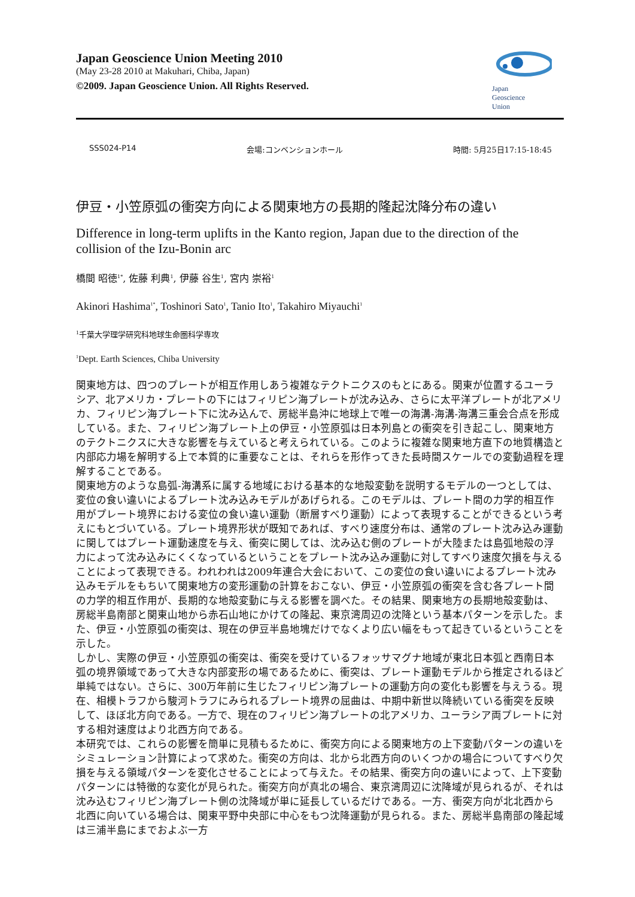Japan Geoscience Union Meeting 2010
(May 23-28 2010 at Makuhari, Chiba, Japan)
©2009. Japan Geoscience Union. All Rights Reserved.
Japan
Geoscience
Union
SSS024-P14 会場:コンベンションホール 時間: 5月25日17:15-18:45
伊豆・小笠原弧の衝突方向による関東地方の長期的隆起沈降分布の違い
Difference in long-term uplifts in the Kanto region, Japan due to the direction of the collision of the Izu-Bonin arc
橋間 昭徳<sup>1*</sup>, 佐藤 利典<sup>1</sup>, 伊藤 谷生<sup>1</sup>, 宮内 崇裕<sup>1</sup>
Akinori Hashima<sup>1*</sup>, Toshinori Sato<sup>1</sup>, Tanio Ito<sup>1</sup>, Takahiro Miyauchi<sup>1</sup>
<sup>1</sup> 千葉大学理学研究科地球生命圏科学専攻
<sup>1</sup> Dept. Earth Sciences, Chiba University
関東地方は、四つのプレートが相互作用しあう複雑なテクトニクスのもとにある。関東が位置するユーラシア、北アメリカ・プレートの下にはフィリピン海プレートが沈み込み、さらに太平洋プレートが北アメリカ、フィリピン海プレート下に沈み込んで、房総半島沖に地球上で唯一の海溝-海溝-海溝三重会合点を形成している。また、フィリピン海プレート上の伊豆・小笠原弧は日本列島との衝突を引き起こし、関東地方のテクトニクスに大きな影響を与えていると考えられている。このように複雑な関東地方直下の地質構造と内部応力場を解明する上で本質的に重要なことは、それらを形作ってきた長時間スケールでの変動過程を理解することである。
関東地方のような島弧-海溝系に属する地域における基本的な地殻変動を説明するモデルの一つとしては、変位の食い違いによるプレート沈み込みモデルがあげられる。このモデルは、プレート間の力学的相互作用がプレート境界における変位の食い違い運動（断層すべり運動）によって表現することができるという考えにもとづいている。プレート境界形状が既知であれば、すべり速度分布は、通常のプレート沈み込み運動に関してはプレート運動速度を与え、衝突に関しては、沈み込む側のプレートが大陸または島弧地殻の浮力によって沈み込みにくくなっているということをプレート沈み込み運動に対してすべり速度欠損を与えることによって表現できる。われわれは2009年連合大会において、この変位の食い違いによるプレート沈み込みモデルをもちいて関東地方の変形運動の計算をおこない、伊豆・小笠原弧の衝突を含む各プレート間の力学的相互作用が、長期的な地殻変動に与える影響を調べた。その結果、関東地方の長期地殻変動は、房総半島南部と関東山地から赤石山地にかけての隆起、東京湾周辺の沈降という基本パターンを示した。また、伊豆・小笠原弧の衝突は、現在の伊豆半島地塊だけでなくより広い幅をもって起きているということを示した。
しかし、実際の伊豆・小笠原弧の衝突は、衝突を受けているフォッサマグナ地域が東北日本弧と西南日本弧の境界領域であって大きな内部変形の場であるために、衝突は、プレート運動モデルから推定されるほど単純ではない。さらに、300万年前に生じたフィリピン海プレートの運動方向の変化も影響を与えうる。現在、相模トラフから駿河トラフにみられるプレート境界の屈曲は、中期中新世以降続いている衝突を反映して、ほぼ北方向である。一方で、現在のフィリピン海プレートの北アメリカ、ユーラシア両プレートに対する相対速度はより北西方向である。
本研究では、これらの影響を簡単に見積もるために、衝突方向による関東地方の上下変動パターンの違いをシミュレーション計算によって求めた。衝突の方向は、北から北西方向のいくつかの場合についてすべり欠損を与える領域パターンを変化させることによって与えた。その結果、衝突方向の違いによって、上下変動パターンには特徴的な変化が見られた。衝突方向が真北の場合、東京湾周辺に沈降域が見られるが、それは沈み込むフィリピン海プレート側の沈降域が単に延長しているだけである。一方、衝突方向が北北西から北西に向いている場合は、関東平野中央部に中心をもつ沈降運動が見られる。また、房総半島南部の隆起域は三浦半島にまでおよぶ一方